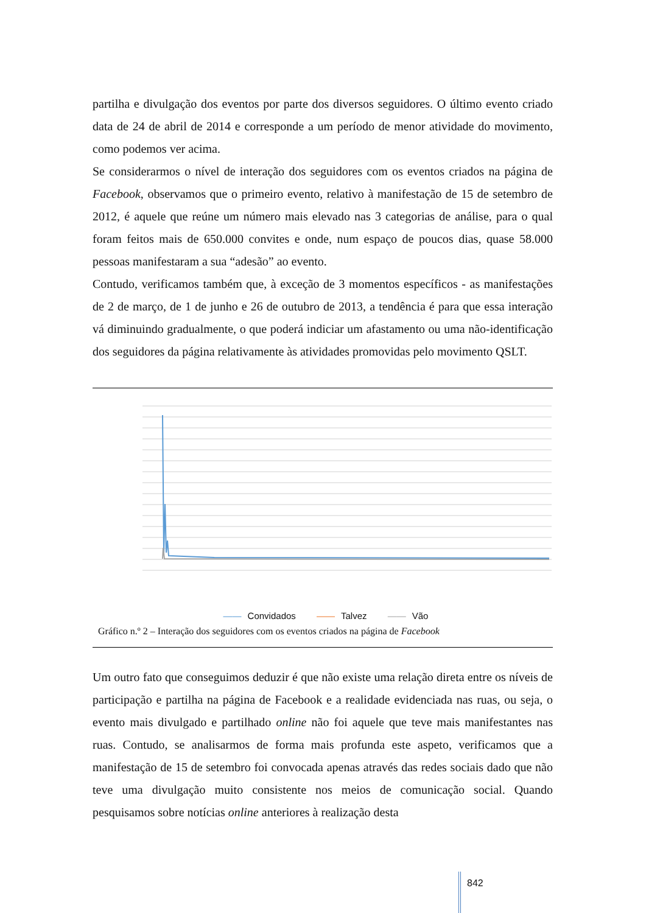partilha e divulgação dos eventos por parte dos diversos seguidores. O último evento criado data de 24 de abril de 2014 e corresponde a um período de menor atividade do movimento, como podemos ver acima.
Se considerarmos o nível de interação dos seguidores com os eventos criados na página de Facebook, observamos que o primeiro evento, relativo à manifestação de 15 de setembro de 2012, é aquele que reúne um número mais elevado nas 3 categorias de análise, para o qual foram feitos mais de 650.000 convites e onde, num espaço de poucos dias, quase 58.000 pessoas manifestaram a sua “adesão” ao evento.
Contudo, verificamos também que, à exceção de 3 momentos específicos - as manifestações de 2 de março, de 1 de junho e 26 de outubro de 2013, a tendência é para que essa interação vá diminuindo gradualmente, o que poderá indiciar um afastamento ou uma não-identificação dos seguidores da página relativamente às atividades promovidas pelo movimento QSLT.
—— Convidados —— Talvez —— Vão
Gráfico n.º 2 – Interação dos seguidores com os eventos criados na página de Facebook
Um outro fato que conseguimos deduzir é que não existe uma relação direta entre os níveis de participação e partilha na página de Facebook e a realidade evidenciada nas ruas, ou seja, o evento mais divulgado e partilhado online não foi aquele que teve mais manifestantes nas ruas. Contudo, se analisarmos de forma mais profunda este aspeto, verificamos que a manifestação de 15 de setembro foi convocada apenas através das redes sociais dado que não teve uma divulgação muito consistente nos meios de comunicação social. Quando pesquisamos sobre notícias online anteriores à realização desta
842